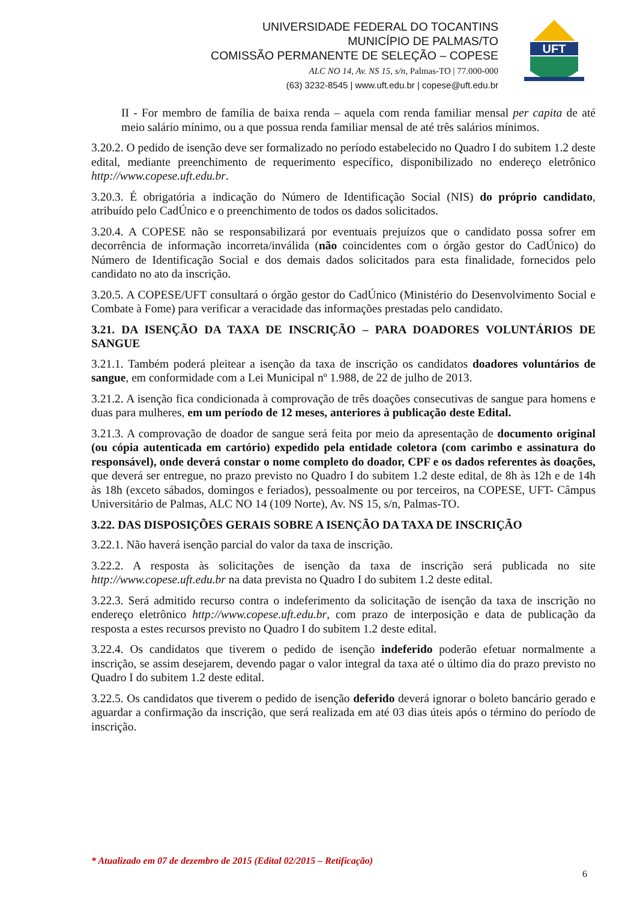UNIVERSIDADE FEDERAL DO TOCANTINS
MUNICÍPIO DE PALMAS/TO
COMISSÃO PERMANENTE DE SELEÇÃO – COPESE
ALC NO 14, Av. NS 15, s/n, Palmas-TO | 77.000-000
(63) 3232-8545 | www.uft.edu.br | copese@uft.edu.br
UFT
II - For membro de família de baixa renda – aquela com renda familiar mensal per capita de até meio salário mínimo, ou a que possua renda familiar mensal de até três salários mínimos.
3.20.2. O pedido de isenção deve ser formalizado no período estabelecido no Quadro I do subitem 1.2 deste edital, mediante preenchimento de requerimento específico, disponibilizado no endereço eletrônico http://www.copese.uft.edu.br.
3.20.3. É obrigatória a indicação do Número de Identificação Social (NIS) do próprio candidato, atribuído pelo CadÚnico e o preenchimento de todos os dados solicitados.
3.20.4. A COPESE não se responsabilizará por eventuais prejuízos que o candidato possa sofrer em decorrência de informação incorreta/inválida (não coincidentes com o órgão gestor do CadÚnico) do Número de Identificação Social e dos demais dados solicitados para esta finalidade, fornecidos pelo candidato no ato da inscrição.
3.20.5. A COPESE/UFT consultará o órgão gestor do CadÚnico (Ministério do Desenvolvimento Social e Combate à Fome) para verificar a veracidade das informações prestadas pelo candidato.
3.21. DA ISENÇÃO DA TAXA DE INSCRIÇÃO – PARA DOADORES VOLUNTÁRIOS DE SANGUE
3.21.1. Também poderá pleitear a isenção da taxa de inscrição os candidatos doadores voluntários de sangue, em conformidade com a Lei Municipal nº 1.988, de 22 de julho de 2013.
3.21.2. A isenção fica condicionada à comprovação de três doações consecutivas de sangue para homens e duas para mulheres, em um período de 12 meses, anteriores à publicação deste Edital.
3.21.3. A comprovação de doador de sangue será feita por meio da apresentação de documento original (ou cópia autenticada em cartório) expedido pela entidade coletora (com carimbo e assinatura do responsável), onde deverá constar o nome completo do doador, CPF e os dados referentes às doações, que deverá ser entregue, no prazo previsto no Quadro I do subitem 1.2 deste edital, de 8h às 12h e de 14h às 18h (exceto sábados, domingos e feriados), pessoalmente ou por terceiros, na COPESE, UFT- Câmpus Universitário de Palmas, ALC NO 14 (109 Norte), Av. NS 15, s/n, Palmas-TO.
3.22. DAS DISPOSIÇÕES GERAIS SOBRE A ISENÇÃO DA TAXA DE INSCRIÇÃO
3.22.1. Não haverá isenção parcial do valor da taxa de inscrição.
3.22.2. A resposta às solicitações de isenção da taxa de inscrição será publicada no site http://www.copese.uft.edu.br na data prevista no Quadro I do subitem 1.2 deste edital.
3.22.3. Será admitido recurso contra o indeferimento da solicitação de isenção da taxa de inscrição no endereço eletrônico http://www.copese.uft.edu.br, com prazo de interposição e data de publicação da resposta a estes recursos previsto no Quadro I do subitem 1.2 deste edital.
3.22.4. Os candidatos que tiverem o pedido de isenção indeferido poderão efetuar normalmente a inscrição, se assim desejarem, devendo pagar o valor integral da taxa até o último dia do prazo previsto no Quadro I do subitem 1.2 deste edital.
3.22.5. Os candidatos que tiverem o pedido de isenção deferido deverá ignorar o boleto bancário gerado e aguardar a confirmação da inscrição, que será realizada em até 03 dias úteis após o término do período de inscrição.
* Atualizado em 07 de dezembro de 2015 (Edital 02/2015 – Retificação)
6